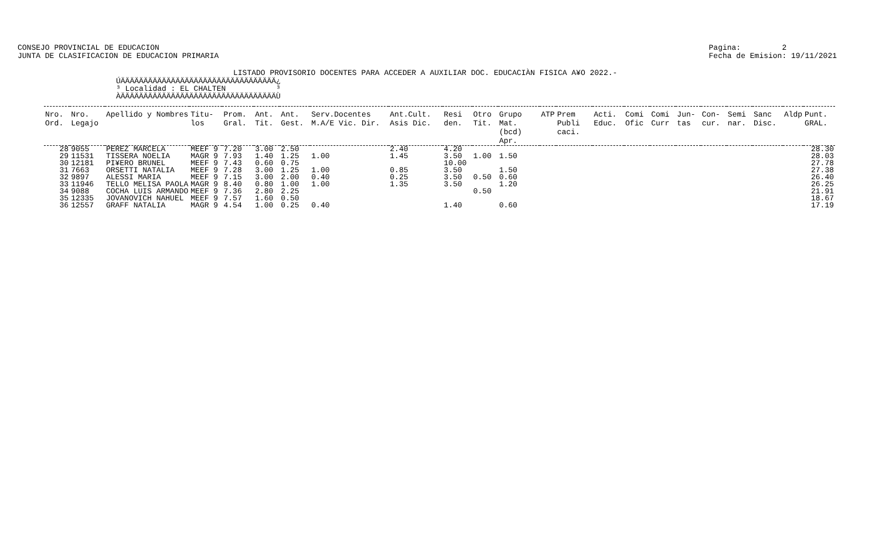CONSEJO PROVINCIAL DE EDUCACION
JUNTA DE CLASIFICACION DE EDUCACION PRIMARIA
Pagina: 2
Fecha de Emision: 19/11/2021
LISTADO PROVISORIO DOCENTES PARA ACCEDER A AUXILIAR DOC. EDUCACIÀN FISICA A¥O 2022.-
ÚÄÄÄÄÄÄÄÄÄÄÄÄÄÄÄÄÄÄÄÄÄÄÄÄÄÄÄÄÄÄÄÄÄÄ¿
³ Localidad : EL CHALTEN           ³
ÀÄÄÄÄÄÄÄÄÄÄÄÄÄÄÄÄÄÄÄÄÄÄÄÄÄÄÄÄÄÄÄÄÄÄÙ
| Nro. Ord. | Nro. Legajo | Apellido y Nombres | Titu- los | Prom. Gral. | Ant. Tit. | Ant. Gest. | Serv.Docentes M.A/E Vic. Dir. | Ant.Cult. Asis Dic. | Resi den. | Otro Tit. | Grupo Mat. (bcd) Apr. | ATP | Prem Publi caci. | Acti. Educ. | Comi Ofic | Comi Curr | Jun- tas | Con- cur. | Semi nar. | Sanc Disc. | Aldp | Punt. GRAL. |
| --- | --- | --- | --- | --- | --- | --- | --- | --- | --- | --- | --- | --- | --- | --- | --- | --- | --- | --- | --- | --- | --- | --- |
| 28 | 9055 | PEREZ MARCELA | MEEF 9 | 7.20 | 3.00 | 2.50 | | 2.40 | 4.20 | | | | | | | | | | | | | 28.30 |
| 29 | 11531 | TISSERA NOELIA | MAGR 9 | 7.93 | 1.40 | 1.25 | 1.00 | 1.45 | 3.50 | 1.00 | 1.50 | | | | | | | | | | | 28.03 |
| 30 | 12181 | PI¥ERO BRUNEL | MEEF 9 | 7.43 | 0.60 | 0.75 | | | 10.00 | | | | | | | | | | | | | 27.78 |
| 31 | 7663 | ORSETTI NATALIA | MEEF 9 | 7.28 | 3.00 | 1.25 | 1.00 | 0.85 | 3.50 | | 1.50 | | | | | | | | | | | 27.38 |
| 32 | 9897 | ALESSI MARIA | MEEF 9 | 7.15 | 3.00 | 2.00 | 0.40 | 0.25 | 3.50 | 0.50 | 0.60 | | | | | | | | | | | 26.40 |
| 33 | 11946 | TELLO MELISA PAOLA | MAGR 9 | 8.40 | 0.80 | 1.00 | 1.00 | 1.35 | 3.50 | | 1.20 | | | | | | | | | | | 26.25 |
| 34 | 9088 | COCHA LUIS ARMANDO | MEEF 9 | 7.36 | 2.80 | 2.25 | | | | 0.50 | | | | | | | | | | | | 21.91 |
| 35 | 12335 | JOVANOVICH NAHUEL | MEEF 9 | 7.57 | 1.60 | 0.50 | | | | | | | | | | | | | | | | 18.67 |
| 36 | 12557 | GRAFF NATALIA | MAGR 9 | 4.54 | 1.00 | 0.25 | 0.40 | | 1.40 | | 0.60 | | | | | | | | | | | 17.19 |